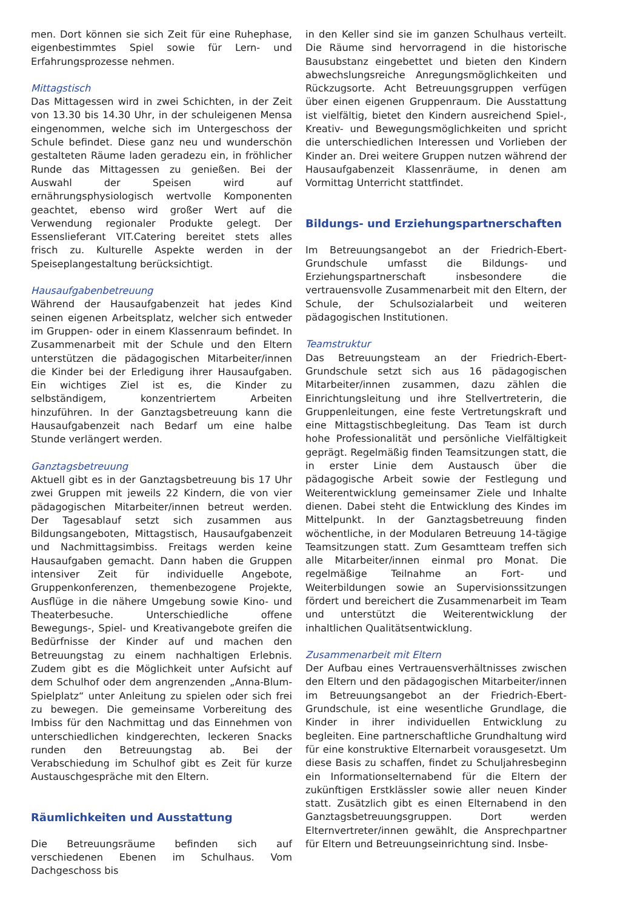men. Dort können sie sich Zeit für eine Ruhephase, eigenbestimmtes Spiel sowie für Lern- und Erfahrungsprozesse nehmen.
Mittagstisch
Das Mittagessen wird in zwei Schichten, in der Zeit von 13.30 bis 14.30 Uhr, in der schuleigenen Mensa eingenommen, welche sich im Untergeschoss der Schule befindet. Diese ganz neu und wunderschön gestalteten Räume laden geradezu ein, in fröhlicher Runde das Mittagessen zu genießen. Bei der Auswahl der Speisen wird auf ernährungsphysiologisch wertvolle Komponenten geachtet, ebenso wird großer Wert auf die Verwendung regionaler Produkte gelegt. Der Essenslieferant VIT.Catering bereitet stets alles frisch zu. Kulturelle Aspekte werden in der Speiseplangestaltung berücksichtigt.
Hausaufgabenbetreuung
Während der Hausaufgabenzeit hat jedes Kind seinen eigenen Arbeitsplatz, welcher sich entweder im Gruppen- oder in einem Klassenraum befindet. In Zusammenarbeit mit der Schule und den Eltern unterstützen die pädagogischen Mitarbeiter/innen die Kinder bei der Erledigung ihrer Hausaufgaben. Ein wichtiges Ziel ist es, die Kinder zu selbständigem, konzentriertem Arbeiten hinzuführen. In der Ganztagsbetreuung kann die Hausaufgabenzeit nach Bedarf um eine halbe Stunde verlängert werden.
Ganztagsbetreuung
Aktuell gibt es in der Ganztagsbetreuung bis 17 Uhr zwei Gruppen mit jeweils 22 Kindern, die von vier pädagogischen Mitarbeiter/innen betreut werden. Der Tagesablauf setzt sich zusammen aus Bildungsangeboten, Mittagstisch, Hausaufgabenzeit und Nachmittagsimbiss. Freitags werden keine Hausaufgaben gemacht. Dann haben die Gruppen intensiver Zeit für individuelle Angebote, Gruppenkonferenzen, themenbezogene Projekte, Ausflüge in die nähere Umgebung sowie Kino- und Theaterbesuche. Unterschiedliche offene Bewegungs-, Spiel- und Kreativangebote greifen die Bedürfnisse der Kinder auf und machen den Betreuungstag zu einem nachhaltigen Erlebnis. Zudem gibt es die Möglichkeit unter Aufsicht auf dem Schulhof oder dem angrenzenden „Anna-Blum-Spielplatz“ unter Anleitung zu spielen oder sich frei zu bewegen. Die gemeinsame Vorbereitung des Imbiss für den Nachmittag und das Einnehmen von unterschiedlichen kindgerechten, leckeren Snacks runden den Betreuungstag ab. Bei der Verabschiedung im Schulhof gibt es Zeit für kurze Austauschgespräche mit den Eltern.
Räumlichkeiten und Ausstattung
Die Betreuungsräume befinden sich auf verschiedenen Ebenen im Schulhaus. Vom Dachgeschoss bis
in den Keller sind sie im ganzen Schulhaus verteilt. Die Räume sind hervorragend in die historische Bausubstanz eingebettet und bieten den Kindern abwechslungsreiche Anregungsmöglichkeiten und Rückzugsorte. Acht Betreuungsgruppen verfügen über einen eigenen Gruppenraum. Die Ausstattung ist vielfältig, bietet den Kindern ausreichend Spiel-, Kreativ- und Bewegungsmöglichkeiten und spricht die unterschiedlichen Interessen und Vorlieben der Kinder an. Drei weitere Gruppen nutzen während der Hausaufgabenzeit Klassenräume, in denen am Vormittag Unterricht stattfindet.
Bildungs- und Erziehungspartnerschaften
Im Betreuungsangebot an der Friedrich-Ebert-Grundschule umfasst die Bildungs- und Erziehungspartnerschaft insbesondere die vertrauensvolle Zusammenarbeit mit den Eltern, der Schule, der Schulsozialarbeit und weiteren pädagogischen Institutionen.
Teamstruktur
Das Betreuungsteam an der Friedrich-Ebert-Grundschule setzt sich aus 16 pädagogischen Mitarbeiter/innen zusammen, dazu zählen die Einrichtungsleitung und ihre Stellvertreterin, die Gruppenleitungen, eine feste Vertretungskraft und eine Mittagstischbegleitung. Das Team ist durch hohe Professionalität und persönliche Vielfältigkeit geprägt. Regelmäßig finden Teamsitzungen statt, die in erster Linie dem Austausch über die pädagogische Arbeit sowie der Festlegung und Weiterentwicklung gemeinsamer Ziele und Inhalte dienen. Dabei steht die Entwicklung des Kindes im Mittelpunkt. In der Ganztagsbetreuung finden wöchentliche, in der Modularen Betreuung 14-tägige Teamsitzungen statt. Zum Gesamtteam treffen sich alle Mitarbeiter/innen einmal pro Monat. Die regelmäßige Teilnahme an Fort- und Weiterbildungen sowie an Supervisionssitzungen fördert und bereichert die Zusammenarbeit im Team und unterstützt die Weiterentwicklung der inhaltlichen Qualitätsentwicklung.
Zusammenarbeit mit Eltern
Der Aufbau eines Vertrauensverhältnisses zwischen den Eltern und den pädagogischen Mitarbeiter/innen im Betreuungsangebot an der Friedrich-Ebert-Grundschule, ist eine wesentliche Grundlage, die Kinder in ihrer individuellen Entwicklung zu begleiten. Eine partnerschaftliche Grundhaltung wird für eine konstruktive Elternarbeit vorausgesetzt. Um diese Basis zu schaffen, findet zu Schuljahresbeginn ein Informationselternabend für die Eltern der zukünftigen Erstklässler sowie aller neuen Kinder statt. Zusätzlich gibt es einen Elternabend in den Ganztagsbetreuungsgruppen. Dort werden Elternvertreter/innen gewählt, die Ansprechpartner für Eltern und Betreuungseinrichtung sind. Insbe-